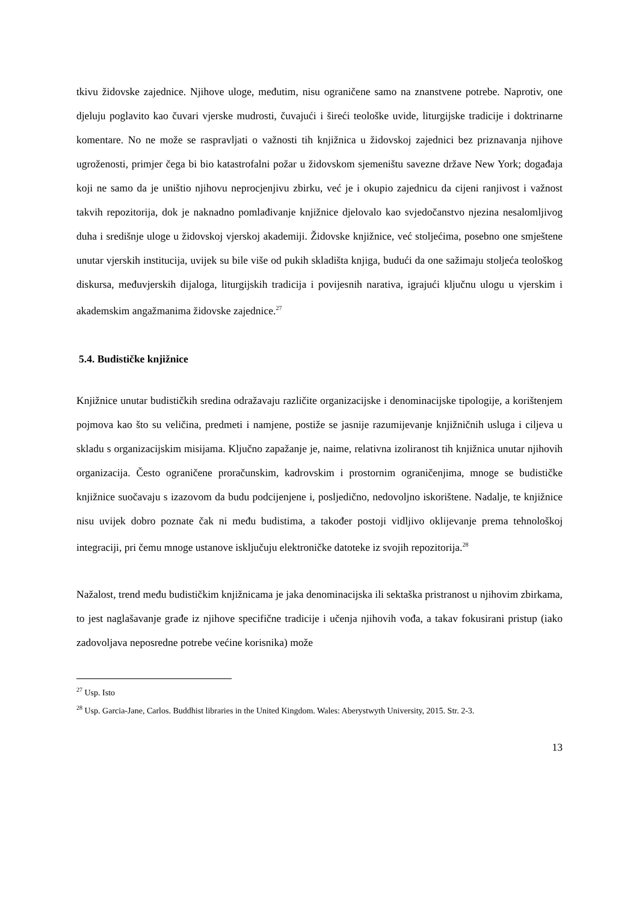tkivu židovske zajednice. Njihove uloge, međutim, nisu ograničene samo na znanstvene potrebe. Naprotiv, one djeluju poglavito kao čuvari vjerske mudrosti, čuvajući i šireći teološke uvide, liturgijske tradicije i doktrinarne komentare. No ne može se raspravljati o važnosti tih knjižnica u židovskoj zajednici bez priznavanja njihove ugroženosti, primjer čega bi bio katastrofalni požar u židovskom sjemeništu savezne države New York; događaja koji ne samo da je uništio njihovu neprocjenjivu zbirku, već je i okupio zajednicu da cijeni ranjivost i važnost takvih repozitorija, dok je naknadno pomlađivanje knjižnice djelovalo kao svjedočanstvo njezina nesalomljivog duha i središnje uloge u židovskoj vjerskoj akademiji. Židovske knjižnice, već stoljećima, posebno one smještene unutar vjerskih institucija, uvijek su bile više od pukih skladišta knjiga, budući da one sažimaju stoljeća teološkog diskursa, međuvjerskih dijaloga, liturgijskih tradicija i povijesnih narativa, igrajući ključnu ulogu u vjerskim i akademskim angažmanima židovske zajednice.<sup>27</sup>
5.4. Budističke knjižnice
Knjižnice unutar budističkih sredina odražavaju različite organizacijske i denominacijske tipologije, a korištenjem pojmova kao što su veličina, predmeti i namjene, postiže se jasnije razumijevanje knjižničnih usluga i ciljeva u skladu s organizacijskim misijama. Ključno zapažanje je, naime, relativna izoliranost tih knjižnica unutar njihovih organizacija. Često ograničene proračunskim, kadrovskim i prostornim ograničenjima, mnoge se budističke knjižnice suočavaju s izazovom da budu podcijenjene i, posljedično, nedovoljno iskorištene. Nadalje, te knjižnice nisu uvijek dobro poznate čak ni među budistima, a također postoji vidljivo oklijevanje prema tehnološkoj integraciji, pri čemu mnoge ustanove isključuju elektroničke datoteke iz svojih repozitorija.<sup>28</sup>
Nažalost, trend među budističkim knjižnicama je jaka denominacijska ili sektaška pristranost u njihovim zbirkama, to jest naglašavanje građe iz njihove specifične tradicije i učenja njihovih vođa, a takav fokusirani pristup (iako zadovoljava neposredne potrebe većine korisnika) može
<sup>27</sup> Usp. Isto
<sup>28</sup> Usp. Garcia-Jane, Carlos. Buddhist libraries in the United Kingdom. Wales: Aberystwyth University, 2015. Str. 2-3.
13